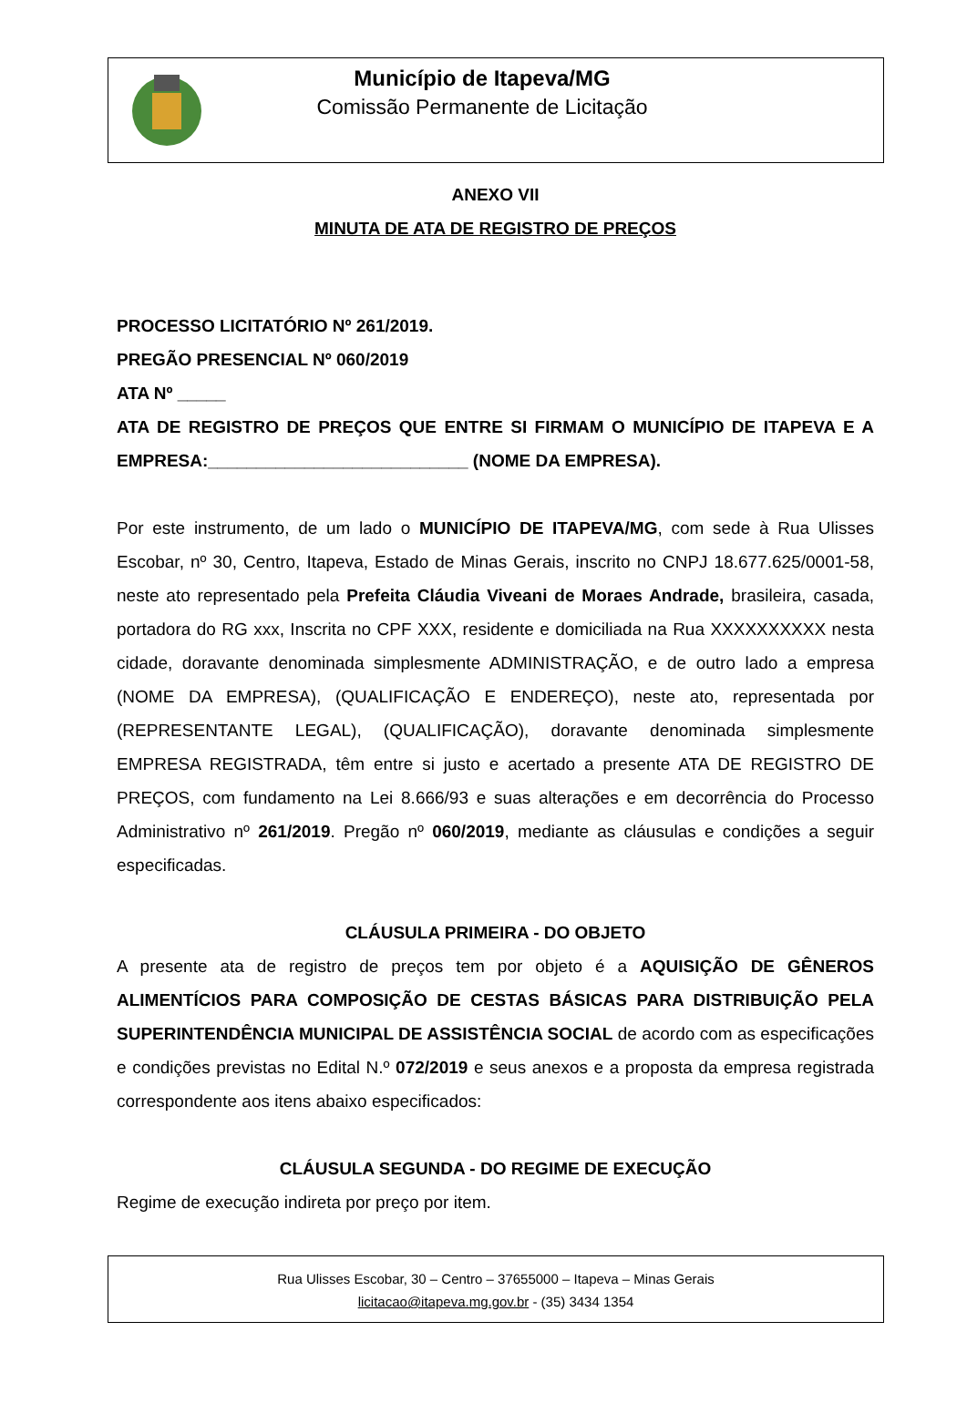Município de Itapeva/MG
Comissão Permanente de Licitação
ANEXO VII
MINUTA DE ATA DE REGISTRO DE PREÇOS
PROCESSO LICITATÓRIO Nº 261/2019.
PREGÃO PRESENCIAL Nº 060/2019
ATA Nº _____
ATA DE REGISTRO DE PREÇOS QUE ENTRE SI FIRMAM O MUNICÍPIO DE ITAPEVA E A EMPRESA:___________________________ (NOME DA EMPRESA).
Por este instrumento, de um lado o MUNICÍPIO DE ITAPEVA/MG, com sede à Rua Ulisses Escobar, nº 30, Centro, Itapeva, Estado de Minas Gerais, inscrito no CNPJ 18.677.625/0001-58, neste ato representado pela Prefeita Cláudia Viveani de Moraes Andrade, brasileira, casada, portadora do RG xxx, Inscrita no CPF XXX, residente e domiciliada na Rua XXXXXXXXXX nesta cidade, doravante denominada simplesmente ADMINISTRAÇÃO, e de outro lado a empresa (NOME DA EMPRESA), (QUALIFICAÇÃO E ENDEREÇO), neste ato, representada por (REPRESENTANTE LEGAL), (QUALIFICAÇÃO), doravante denominada simplesmente EMPRESA REGISTRADA, têm entre si justo e acertado a presente ATA DE REGISTRO DE PREÇOS, com fundamento na Lei 8.666/93 e suas alterações e em decorrência do Processo Administrativo nº 261/2019. Pregão nº 060/2019, mediante as cláusulas e condições a seguir especificadas.
CLÁUSULA PRIMEIRA - DO OBJETO
A presente ata de registro de preços tem por objeto é a AQUISIÇÃO DE GÊNEROS ALIMENTÍCIOS PARA COMPOSIÇÃO DE CESTAS BÁSICAS PARA DISTRIBUIÇÃO PELA SUPERINTENDÊNCIA MUNICIPAL DE ASSISTÊNCIA SOCIAL de acordo com as especificações e condições previstas no Edital N.º 072/2019 e seus anexos e a proposta da empresa registrada correspondente aos itens abaixo especificados:
CLÁUSULA SEGUNDA - DO REGIME DE EXECUÇÃO
Regime de execução indireta por preço por item.
Rua Ulisses Escobar, 30 – Centro – 37655000 – Itapeva – Minas Gerais
licitacao@itapeva.mg.gov.br - (35) 3434 1354